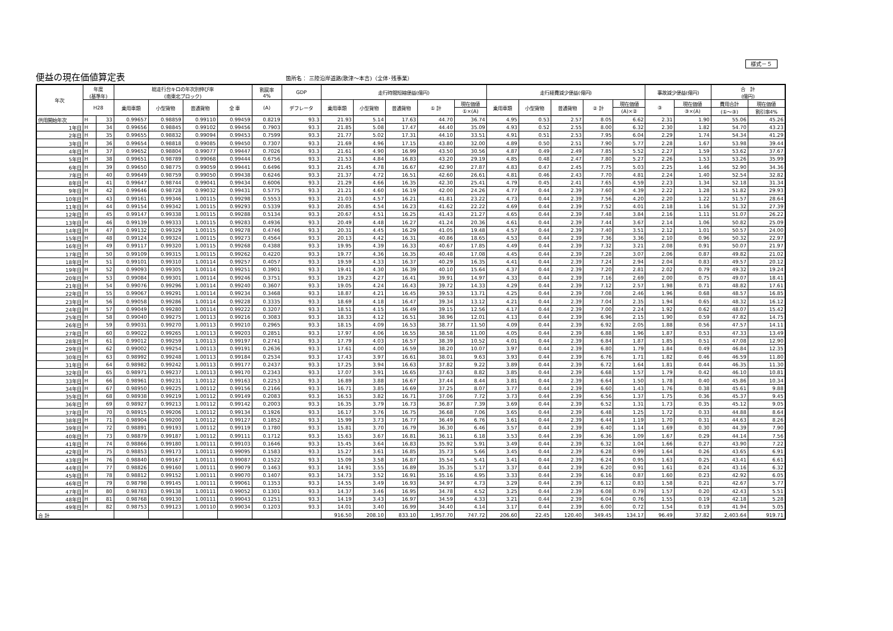様式－５
便益の現在価値算定表
箇所名： 三陸沿岸道路(歌津～本吉)（全体･残事業）
| 年次 | 年度 (基準年) | | 総走行台キロの年次別伸び率 (南東北ブロック) | | | | 割戻率 4% | GDP | 走行時間短縮便益(億円) | | | | | 走行経費減少便益(億円) | | | | | 事故減少便益(億円) | | 合 計 (億円) | |
| --- | --- | --- | --- | --- | --- | --- | --- | --- | --- | --- | --- | --- | --- | --- | --- | --- | --- | --- | --- | --- | --- | --- |
| | H28 | | 乗用車類 | 小型貨物 | 普通貨物 | 全 車 | (A) | デフレータ | 乗用車類 | 小型貨物 | 普通貨物 | ① 計 | 現在価値 | 乗用車類 | 小型貨物 | 普通貨物 | ② 計 | 現在価値 | ③ | 現在価値 | 費用合計 | 現在価値 |
| | | | | | | | | | | | | | ①×(A) | | | | | (A)×② | | ③×(A) | (①～③) | 割引率4% |
| 供用開始年次 | H | 33 | 0.99657 | 0.98859 | 0.99110 | 0.99459 | 0.8219 | 93.3 | 21.93 | 5.14 | 17.63 | 44.70 | 36.74 | 4.95 | 0.53 | 2.57 | 8.05 | 6.62 | 2.31 | 1.90 | 55.06 | 45.26 |
| 1年目 | H | 34 | 0.99656 | 0.98845 | 0.99102 | 0.99456 | 0.7903 | 93.3 | 21.85 | 5.08 | 17.47 | 44.40 | 35.09 | 4.93 | 0.52 | 2.55 | 8.00 | 6.32 | 2.30 | 1.82 | 54.70 | 43.23 |
| 2年目 | H | 35 | 0.99655 | 0.98832 | 0.99094 | 0.99453 | 0.7599 | 93.3 | 21.77 | 5.02 | 17.31 | 44.10 | 33.51 | 4.91 | 0.51 | 2.53 | 7.95 | 6.04 | 2.29 | 1.74 | 54.34 | 41.29 |
| 3年目 | H | 36 | 0.99654 | 0.98818 | 0.99085 | 0.99450 | 0.7307 | 93.3 | 21.69 | 4.96 | 17.15 | 43.80 | 32.00 | 4.89 | 0.50 | 2.51 | 7.90 | 5.77 | 2.28 | 1.67 | 53.98 | 39.44 |
| 4年目 | H | 37 | 0.99652 | 0.98804 | 0.99077 | 0.99447 | 0.7026 | 93.3 | 21.61 | 4.90 | 16.99 | 43.50 | 30.56 | 4.87 | 0.49 | 2.49 | 7.85 | 5.52 | 2.27 | 1.59 | 53.62 | 37.67 |
| 5年目 | H | 38 | 0.99651 | 0.98789 | 0.99068 | 0.99444 | 0.6756 | 93.3 | 21.53 | 4.84 | 16.83 | 43.20 | 29.19 | 4.85 | 0.48 | 2.47 | 7.80 | 5.27 | 2.26 | 1.53 | 53.26 | 35.99 |
| 6年目 | H | 39 | 0.99650 | 0.98775 | 0.99059 | 0.99441 | 0.6496 | 93.3 | 21.45 | 4.78 | 16.67 | 42.90 | 27.87 | 4.83 | 0.47 | 2.45 | 7.75 | 5.03 | 2.25 | 1.46 | 52.90 | 34.36 |
| 7年目 | H | 40 | 0.99649 | 0.98759 | 0.99050 | 0.99438 | 0.6246 | 93.3 | 21.37 | 4.72 | 16.51 | 42.60 | 26.61 | 4.81 | 0.46 | 2.43 | 7.70 | 4.81 | 2.24 | 1.40 | 52.54 | 32.82 |
| 8年目 | H | 41 | 0.99647 | 0.98744 | 0.99041 | 0.99434 | 0.6006 | 93.3 | 21.29 | 4.66 | 16.35 | 42.30 | 25.41 | 4.79 | 0.45 | 2.41 | 7.65 | 4.59 | 2.23 | 1.34 | 52.18 | 31.34 |
| 9年目 | H | 42 | 0.99646 | 0.98728 | 0.99032 | 0.99431 | 0.5775 | 93.3 | 21.21 | 4.60 | 16.19 | 42.00 | 24.26 | 4.77 | 0.44 | 2.39 | 7.60 | 4.39 | 2.22 | 1.28 | 51.82 | 29.93 |
| 10年目 | H | 43 | 0.99161 | 0.99346 | 1.00115 | 0.99298 | 0.5553 | 93.3 | 21.03 | 4.57 | 16.21 | 41.81 | 23.22 | 4.73 | 0.44 | 2.39 | 7.56 | 4.20 | 2.20 | 1.22 | 51.57 | 28.64 |
| 11年目 | H | 44 | 0.99154 | 0.99342 | 1.00115 | 0.99293 | 0.5339 | 93.3 | 20.85 | 4.54 | 16.23 | 41.62 | 22.22 | 4.69 | 0.44 | 2.39 | 7.52 | 4.01 | 2.18 | 1.16 | 51.32 | 27.39 |
| 12年目 | H | 45 | 0.99147 | 0.99338 | 1.00115 | 0.99288 | 0.5134 | 93.3 | 20.67 | 4.51 | 16.25 | 41.43 | 21.27 | 4.65 | 0.44 | 2.39 | 7.48 | 3.84 | 2.16 | 1.11 | 51.07 | 26.22 |
| 13年目 | H | 46 | 0.99139 | 0.99333 | 1.00115 | 0.99283 | 0.4936 | 93.3 | 20.49 | 4.48 | 16.27 | 41.24 | 20.36 | 4.61 | 0.44 | 2.39 | 7.44 | 3.67 | 2.14 | 1.06 | 50.82 | 25.09 |
| 14年目 | H | 47 | 0.99132 | 0.99329 | 1.00115 | 0.99278 | 0.4746 | 93.3 | 20.31 | 4.45 | 16.29 | 41.05 | 19.48 | 4.57 | 0.44 | 2.39 | 7.40 | 3.51 | 2.12 | 1.01 | 50.57 | 24.00 |
| 15年目 | H | 48 | 0.99124 | 0.99324 | 1.00115 | 0.99273 | 0.4564 | 93.3 | 20.13 | 4.42 | 16.31 | 40.86 | 18.65 | 4.53 | 0.44 | 2.39 | 7.36 | 3.36 | 2.10 | 0.96 | 50.32 | 22.97 |
| 16年目 | H | 49 | 0.99117 | 0.99320 | 1.00115 | 0.99268 | 0.4388 | 93.3 | 19.95 | 4.39 | 16.33 | 40.67 | 17.85 | 4.49 | 0.44 | 2.39 | 7.32 | 3.21 | 2.08 | 0.91 | 50.07 | 21.97 |
| 17年目 | H | 50 | 0.99109 | 0.99315 | 1.00115 | 0.99262 | 0.4220 | 93.3 | 19.77 | 4.36 | 16.35 | 40.48 | 17.08 | 4.45 | 0.44 | 2.39 | 7.28 | 3.07 | 2.06 | 0.87 | 49.82 | 21.02 |
| 18年目 | H | 51 | 0.99101 | 0.99310 | 1.00114 | 0.99257 | 0.4057 | 93.3 | 19.59 | 4.33 | 16.37 | 40.29 | 16.35 | 4.41 | 0.44 | 2.39 | 7.24 | 2.94 | 2.04 | 0.83 | 49.57 | 20.12 |
| 19年目 | H | 52 | 0.99093 | 0.99305 | 1.00114 | 0.99251 | 0.3901 | 93.3 | 19.41 | 4.30 | 16.39 | 40.10 | 15.64 | 4.37 | 0.44 | 2.39 | 7.20 | 2.81 | 2.02 | 0.79 | 49.32 | 19.24 |
| 20年目 | H | 53 | 0.99084 | 0.99301 | 1.00114 | 0.99246 | 0.3751 | 93.3 | 19.23 | 4.27 | 16.41 | 39.91 | 14.97 | 4.33 | 0.44 | 2.39 | 7.16 | 2.69 | 2.00 | 0.75 | 49.07 | 18.41 |
| 21年目 | H | 54 | 0.99076 | 0.99296 | 1.00114 | 0.99240 | 0.3607 | 93.3 | 19.05 | 4.24 | 16.43 | 39.72 | 14.33 | 4.29 | 0.44 | 2.39 | 7.12 | 2.57 | 1.98 | 0.71 | 48.82 | 17.61 |
| 22年目 | H | 55 | 0.99067 | 0.99291 | 1.00114 | 0.99234 | 0.3468 | 93.3 | 18.87 | 4.21 | 16.45 | 39.53 | 13.71 | 4.25 | 0.44 | 2.39 | 7.08 | 2.46 | 1.96 | 0.68 | 48.57 | 16.85 |
| 23年目 | H | 56 | 0.99058 | 0.99286 | 1.00114 | 0.99228 | 0.3335 | 93.3 | 18.69 | 4.18 | 16.47 | 39.34 | 13.12 | 4.21 | 0.44 | 2.39 | 7.04 | 2.35 | 1.94 | 0.65 | 48.32 | 16.12 |
| 24年目 | H | 57 | 0.99049 | 0.99280 | 1.00114 | 0.99222 | 0.3207 | 93.3 | 18.51 | 4.15 | 16.49 | 39.15 | 12.56 | 4.17 | 0.44 | 2.39 | 7.00 | 2.24 | 1.92 | 0.62 | 48.07 | 15.42 |
| 25年目 | H | 58 | 0.99040 | 0.99275 | 1.00113 | 0.99216 | 0.3083 | 93.3 | 18.33 | 4.12 | 16.51 | 38.96 | 12.01 | 4.13 | 0.44 | 2.39 | 6.96 | 2.15 | 1.90 | 0.59 | 47.82 | 14.75 |
| 26年目 | H | 59 | 0.99031 | 0.99270 | 1.00113 | 0.99210 | 0.2965 | 93.3 | 18.15 | 4.09 | 16.53 | 38.77 | 11.50 | 4.09 | 0.44 | 2.39 | 6.92 | 2.05 | 1.88 | 0.56 | 47.57 | 14.11 |
| 27年目 | H | 60 | 0.99022 | 0.99265 | 1.00113 | 0.99203 | 0.2851 | 93.3 | 17.97 | 4.06 | 16.55 | 38.58 | 11.00 | 4.05 | 0.44 | 2.39 | 6.88 | 1.96 | 1.87 | 0.53 | 47.33 | 13.49 |
| 28年目 | H | 61 | 0.99012 | 0.99259 | 1.00113 | 0.99197 | 0.2741 | 93.3 | 17.79 | 4.03 | 16.57 | 38.39 | 10.52 | 4.01 | 0.44 | 2.39 | 6.84 | 1.87 | 1.85 | 0.51 | 47.08 | 12.90 |
| 29年目 | H | 62 | 0.99002 | 0.99254 | 1.00113 | 0.99191 | 0.2636 | 93.3 | 17.61 | 4.00 | 16.59 | 38.20 | 10.07 | 3.97 | 0.44 | 2.39 | 6.80 | 1.79 | 1.84 | 0.49 | 46.84 | 12.35 |
| 30年目 | H | 63 | 0.98992 | 0.99248 | 1.00113 | 0.99184 | 0.2534 | 93.3 | 17.43 | 3.97 | 16.61 | 38.01 | 9.63 | 3.93 | 0.44 | 2.39 | 6.76 | 1.71 | 1.82 | 0.46 | 46.59 | 11.80 |
| 31年目 | H | 64 | 0.98982 | 0.99242 | 1.00113 | 0.99177 | 0.2437 | 93.3 | 17.25 | 3.94 | 16.63 | 37.82 | 9.22 | 3.89 | 0.44 | 2.39 | 6.72 | 1.64 | 1.81 | 0.44 | 46.35 | 11.30 |
| 32年目 | H | 65 | 0.98971 | 0.99237 | 1.00113 | 0.99170 | 0.2343 | 93.3 | 17.07 | 3.91 | 16.65 | 37.63 | 8.82 | 3.85 | 0.44 | 2.39 | 6.68 | 1.57 | 1.79 | 0.42 | 46.10 | 10.81 |
| 33年目 | H | 66 | 0.98961 | 0.99231 | 1.00112 | 0.99163 | 0.2253 | 93.3 | 16.89 | 3.88 | 16.67 | 37.44 | 8.44 | 3.81 | 0.44 | 2.39 | 6.64 | 1.50 | 1.78 | 0.40 | 45.86 | 10.34 |
| 34年目 | H | 67 | 0.98950 | 0.99225 | 1.00112 | 0.99156 | 0.2166 | 93.3 | 16.71 | 3.85 | 16.69 | 37.25 | 8.07 | 3.77 | 0.44 | 2.39 | 6.60 | 1.43 | 1.76 | 0.38 | 45.61 | 9.88 |
| 35年目 | H | 68 | 0.98938 | 0.99219 | 1.00112 | 0.99149 | 0.2083 | 93.3 | 16.53 | 3.82 | 16.71 | 37.06 | 7.72 | 3.73 | 0.44 | 2.39 | 6.56 | 1.37 | 1.75 | 0.36 | 45.37 | 9.45 |
| 36年目 | H | 69 | 0.98927 | 0.99213 | 1.00112 | 0.99142 | 0.2003 | 93.3 | 16.35 | 3.79 | 16.73 | 36.87 | 7.39 | 3.69 | 0.44 | 2.39 | 6.52 | 1.31 | 1.73 | 0.35 | 45.12 | 9.05 |
| 37年目 | H | 70 | 0.98915 | 0.99206 | 1.00112 | 0.99134 | 0.1926 | 93.3 | 16.17 | 3.76 | 16.75 | 36.68 | 7.06 | 3.65 | 0.44 | 2.39 | 6.48 | 1.25 | 1.72 | 0.33 | 44.88 | 8.64 |
| 38年目 | H | 71 | 0.98904 | 0.99200 | 1.00112 | 0.99127 | 0.1852 | 93.3 | 15.99 | 3.73 | 16.77 | 36.49 | 6.76 | 3.61 | 0.44 | 2.39 | 6.44 | 1.19 | 1.70 | 0.31 | 44.63 | 8.26 |
| 39年目 | H | 72 | 0.98891 | 0.99193 | 1.00112 | 0.99119 | 0.1780 | 93.3 | 15.81 | 3.70 | 16.79 | 36.30 | 6.46 | 3.57 | 0.44 | 2.39 | 6.40 | 1.14 | 1.69 | 0.30 | 44.39 | 7.90 |
| 40年目 | H | 73 | 0.98879 | 0.99187 | 1.00112 | 0.99111 | 0.1712 | 93.3 | 15.63 | 3.67 | 16.81 | 36.11 | 6.18 | 3.53 | 0.44 | 2.39 | 6.36 | 1.09 | 1.67 | 0.29 | 44.14 | 7.56 |
| 41年目 | H | 74 | 0.98866 | 0.99180 | 1.00111 | 0.99103 | 0.1646 | 93.3 | 15.45 | 3.64 | 16.83 | 35.92 | 5.91 | 3.49 | 0.44 | 2.39 | 6.32 | 1.04 | 1.66 | 0.27 | 43.90 | 7.22 |
| 42年目 | H | 75 | 0.98853 | 0.99173 | 1.00111 | 0.99095 | 0.1583 | 93.3 | 15.27 | 3.61 | 16.85 | 35.73 | 5.66 | 3.45 | 0.44 | 2.39 | 6.28 | 0.99 | 1.64 | 0.26 | 43.65 | 6.91 |
| 43年目 | H | 76 | 0.98840 | 0.99167 | 1.00111 | 0.99087 | 0.1522 | 93.3 | 15.09 | 3.58 | 16.87 | 35.54 | 5.41 | 3.41 | 0.44 | 2.39 | 6.24 | 0.95 | 1.63 | 0.25 | 43.41 | 6.61 |
| 44年目 | H | 77 | 0.98826 | 0.99160 | 1.00111 | 0.99079 | 0.1463 | 93.3 | 14.91 | 3.55 | 16.89 | 35.35 | 5.17 | 3.37 | 0.44 | 2.39 | 6.20 | 0.91 | 1.61 | 0.24 | 43.16 | 6.32 |
| 45年目 | H | 78 | 0.98812 | 0.99152 | 1.00111 | 0.99070 | 0.1407 | 93.3 | 14.73 | 3.52 | 16.91 | 35.16 | 4.95 | 3.33 | 0.44 | 2.39 | 6.16 | 0.87 | 1.60 | 0.23 | 42.92 | 6.05 |
| 46年目 | H | 79 | 0.98798 | 0.99145 | 1.00111 | 0.99061 | 0.1353 | 93.3 | 14.55 | 3.49 | 16.93 | 34.97 | 4.73 | 3.29 | 0.44 | 2.39 | 6.12 | 0.83 | 1.58 | 0.21 | 42.67 | 5.77 |
| 47年目 | H | 80 | 0.98783 | 0.99138 | 1.00111 | 0.99052 | 0.1301 | 93.3 | 14.37 | 3.46 | 16.95 | 34.78 | 4.52 | 3.25 | 0.44 | 2.39 | 6.08 | 0.79 | 1.57 | 0.20 | 42.43 | 5.51 |
| 48年目 | H | 81 | 0.98768 | 0.99130 | 1.00111 | 0.99043 | 0.1251 | 93.3 | 14.19 | 3.43 | 16.97 | 34.59 | 4.33 | 3.21 | 0.44 | 2.39 | 6.04 | 0.76 | 1.55 | 0.19 | 42.18 | 5.28 |
| 49年目 | H | 82 | 0.98753 | 0.99123 | 1.00110 | 0.99034 | 0.1203 | 93.3 | 14.01 | 3.40 | 16.99 | 34.40 | 4.14 | 3.17 | 0.44 | 2.39 | 6.00 | 0.72 | 1.54 | 0.19 | 41.94 | 5.05 |
| 合 計 | | | | | | | | | 916.50 | 208.10 | 833.10 | 1,957.70 | 747.72 | 206.60 | 22.45 | 120.40 | 349.45 | 134.17 | 96.49 | 37.82 | 2,403.64 | 919.71 |